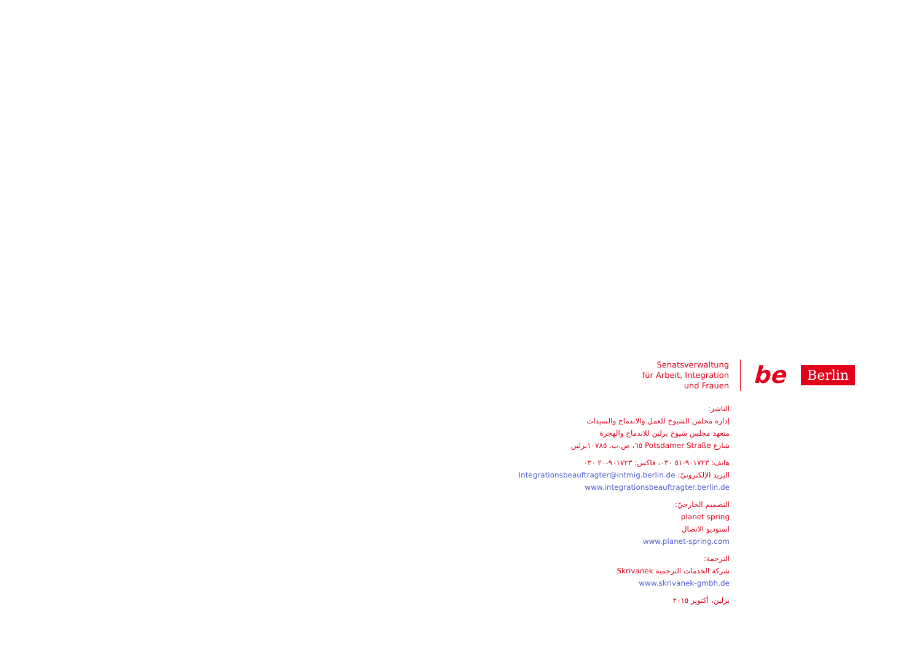Senatsverwaltung
für Arbeit, Integration
und Frauen
be Berlin
الناشر:
إدارة مجلس الشيوخ للعمل والاندماج والسيدات
متعهد مجلس شيوخ برلين للاندماج والهجرة
شارع Potsdamer Straße ٦٥، ص.ب. ١٠٧٨٥برلين
هاتف: ٩٠١٧٢٣-٥١ ٠٣٠، فاكس: ٩٠١٧٢٣-٢٠ ٠٣٠
البريد الإلكترونيّ: Integrationsbeauftragter@intmig.berlin.de
www.integrationsbeauftragter.berlin.de
التصميم الخارجيّ:
planet spring
استوديو الاتصال
www.planet-spring.com
الترجمة:
شركة الخدمات الترجمية Skrivanek
www.skrivanek-gmbh.de
برلين، أكتوبر ٢٠١٥